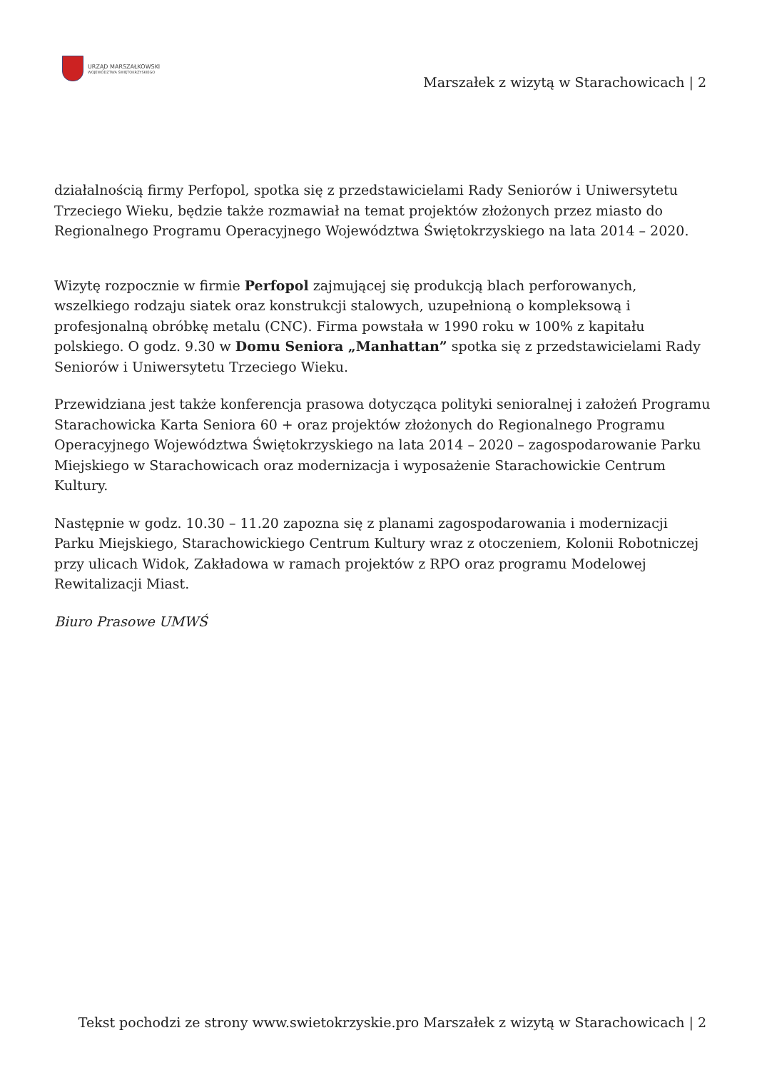URZĄD MARSZAŁKOWSKI
WOJEWÓDZTWA ŚWIĘTOKRZYSKIEGO
Marszałek z wizytą w Starachowicach | 2
działalnością firmy Perfopol, spotka się z przedstawicielami Rady Seniorów i Uniwersytetu Trzeciego Wieku, będzie także rozmawiał na temat projektów złożonych przez miasto do Regionalnego Programu Operacyjnego Województwa Świętokrzyskiego na lata 2014 – 2020.
Wizytę rozpocznie w firmie Perfopol zajmującej się produkcją blach perforowanych, wszelkiego rodzaju siatek oraz konstrukcji stalowych, uzupełnioną o kompleksową i profesjonalną obróbkę metalu (CNC). Firma powstała w 1990 roku w 100% z kapitału polskiego. O godz. 9.30 w Domu Seniora „Manhattan” spotka się z przedstawicielami Rady Seniorów i Uniwersytetu Trzeciego Wieku.
Przewidziana jest także konferencja prasowa dotycząca polityki senioralnej i założeń Programu Starachowicka Karta Seniora 60 + oraz projektów złożonych do Regionalnego Programu Operacyjnego Województwa Świętokrzyskiego na lata 2014 – 2020 – zagospodarowanie Parku Miejskiego w Starachowicach oraz modernizacja i wyposażenie Starachowickie Centrum Kultury.
Następnie w godz. 10.30 – 11.20 zapozna się z planami zagospodarowania i modernizacji Parku Miejskiego, Starachowickiego Centrum Kultury wraz z otoczeniem, Kolonii Robotniczej przy ulicach Widok, Zakładowa w ramach projektów z RPO oraz programu Modelowej Rewitalizacji Miast.
Biuro Prasowe UMWŚ
Tekst pochodzi ze strony www.swietokrzyskie.pro Marszałek z wizytą w Starachowicach | 2